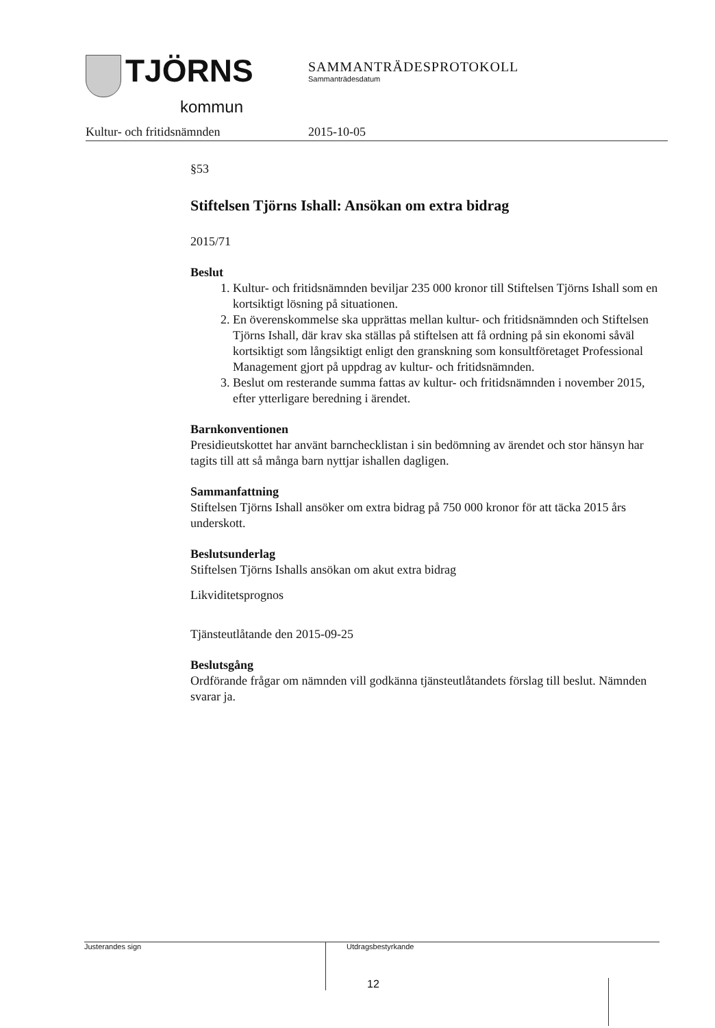TJÖRNS
kommun
SAMMANTRÄDESPROTOKOLL
Sammanträdesdatum
Kultur- och fritidsnämnden 2015-10-05
§53
Stiftelsen Tjörns Ishall: Ansökan om extra bidrag
2015/71
Beslut
1. Kultur- och fritidsnämnden beviljar 235 000 kronor till Stiftelsen Tjörns Ishall som en kortsiktigt lösning på situationen.
2. En överenskommelse ska upprättas mellan kultur- och fritidsnämnden och Stiftelsen Tjörns Ishall, där krav ska ställas på stiftelsen att få ordning på sin ekonomi såväl kortsiktigt som långsiktigt enligt den granskning som konsultföretaget Professional Management gjort på uppdrag av kultur- och fritidsnämnden.
3. Beslut om resterande summa fattas av kultur- och fritidsnämnden i november 2015, efter ytterligare beredning i ärendet.
Barnkonventionen
Presidieutskottet har använt barnchecklistan i sin bedömning av ärendet och stor hänsyn har tagits till att så många barn nyttjar ishallen dagligen.
Sammanfattning
Stiftelsen Tjörns Ishall ansöker om extra bidrag på 750 000 kronor för att täcka 2015 års underskott.
Beslutsunderlag
Stiftelsen Tjörns Ishalls ansökan om akut extra bidrag
Likviditetsprognos
Tjänsteutlåtande den 2015-09-25
Beslutsgång
Ordförande frågar om nämnden vill godkänna tjänsteutlåtandets förslag till beslut. Nämnden svarar ja.
Justerandes sign
Utdragsbestyrkande
12